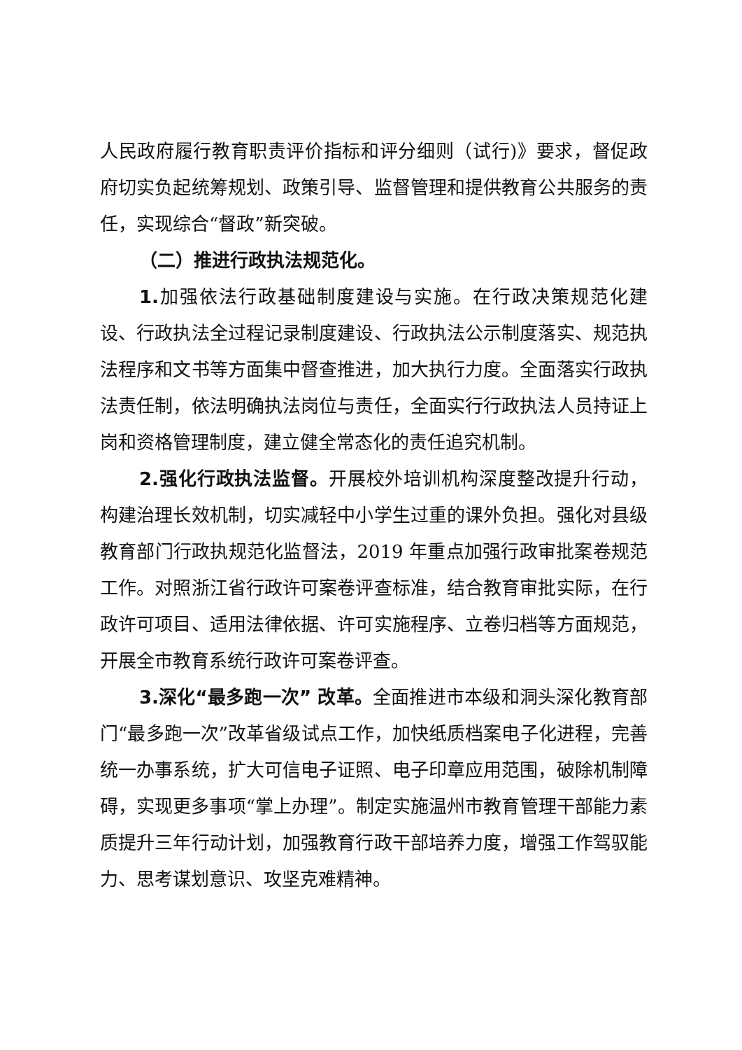人民政府履行教育职责评价指标和评分细则（试行)》要求，督促政府切实负起统筹规划、政策引导、监督管理和提供教育公共服务的责任，实现综合“督政”新突破。
（二）推进行政执法规范化。
1. 加强依法行政基础制度建设与实施。在行政决策规范化建设、行政执法全过程记录制度建设、行政执法公示制度落实、规范执法程序和文书等方面集中督查推进，加大执行力度。全面落实行政执法责任制，依法明确执法岗位与责任，全面实行行政执法人员持证上岗和资格管理制度，建立健全常态化的责任追究机制。
2.强化行政执法监督。开展校外培训机构深度整改提升行动，构建治理长效机制，切实减轻中小学生过重的课外负担。强化对县级教育部门行政执规范化监督法，2019 年重点加强行政审批案卷规范工作。对照浙江省行政许可案卷评查标准，结合教育审批实际，在行政许可项目、适用法律依据、许可实施程序、立卷归档等方面规范，开展全市教育系统行政许可案卷评查。
3.深化“最多跑一次” 改革。全面推进市本级和洞头深化教育部门“最多跑一次”改革省级试点工作，加快纸质档案电子化进程，完善统一办事系统，扩大可信电子证照、电子印章应用范围，破除机制障碍，实现更多事项“掌上办理”。制定实施温州市教育管理干部能力素质提升三年行动计划，加强教育行政干部培养力度，增强工作驾驭能力、思考谋划意识、攻坚克难精神。